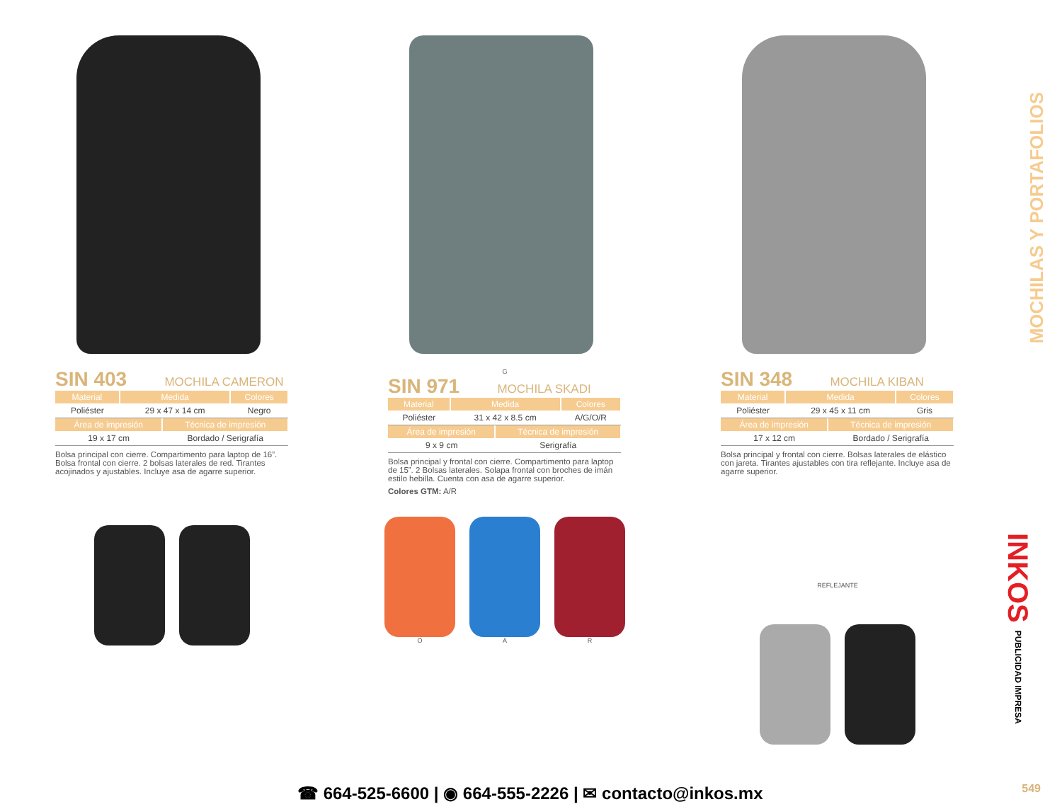SIN 403 MOCHILA CAMERON
| Material | Medida | Colores |
| --- | --- | --- |
| Poliéster | 29 x 47 x 14 cm | Negro |
| Área de impresión | Técnica de impresión |
| --- | --- |
| 19 x 17 cm | Bordado / Serigrafía |
Bolsa principal con cierre. Compartimento para laptop de 16”. Bolsa frontal con cierre. 2 bolsas laterales de red. Tirantes acojinados y ajustables. Incluye asa de agarre superior.
G
SIN 971 MOCHILA SKADI
| Material | Medida | Colores |
| --- | --- | --- |
| Poliéster | 31 x 42 x 8.5 cm | A/G/O/R |
| Área de impresión | Técnica de impresión |
| --- | --- |
| 9 x 9 cm | Serigrafía |
Bolsa principal y frontal con cierre. Compartimento para laptop de 15”. 2 Bolsas laterales. Solapa frontal con broches de imán estilo hebilla. Cuenta con asa de agarre superior.
Colores GTM: A/R
O
A
R
SIN 348 MOCHILA KIBAN
| Material | Medida | Colores |
| --- | --- | --- |
| Poliéster | 29 x 45 x 11 cm | Gris |
| Área de impresión | Técnica de impresión |
| --- | --- |
| 17 x 12 cm | Bordado / Serigrafía |
Bolsa principal y frontal con cierre. Bolsas laterales de elástico con jareta. Tirantes ajustables con tira reflejante. Incluye asa de agarre superior.
REFLEJANTE
MOCHILAS Y PORTAFOLIOS
INKOS PUBLICIDAD IMPRESA
☎ 664-525-6600 | ◉ 664-555-2226 | ✉ contacto@inkos.mx
549